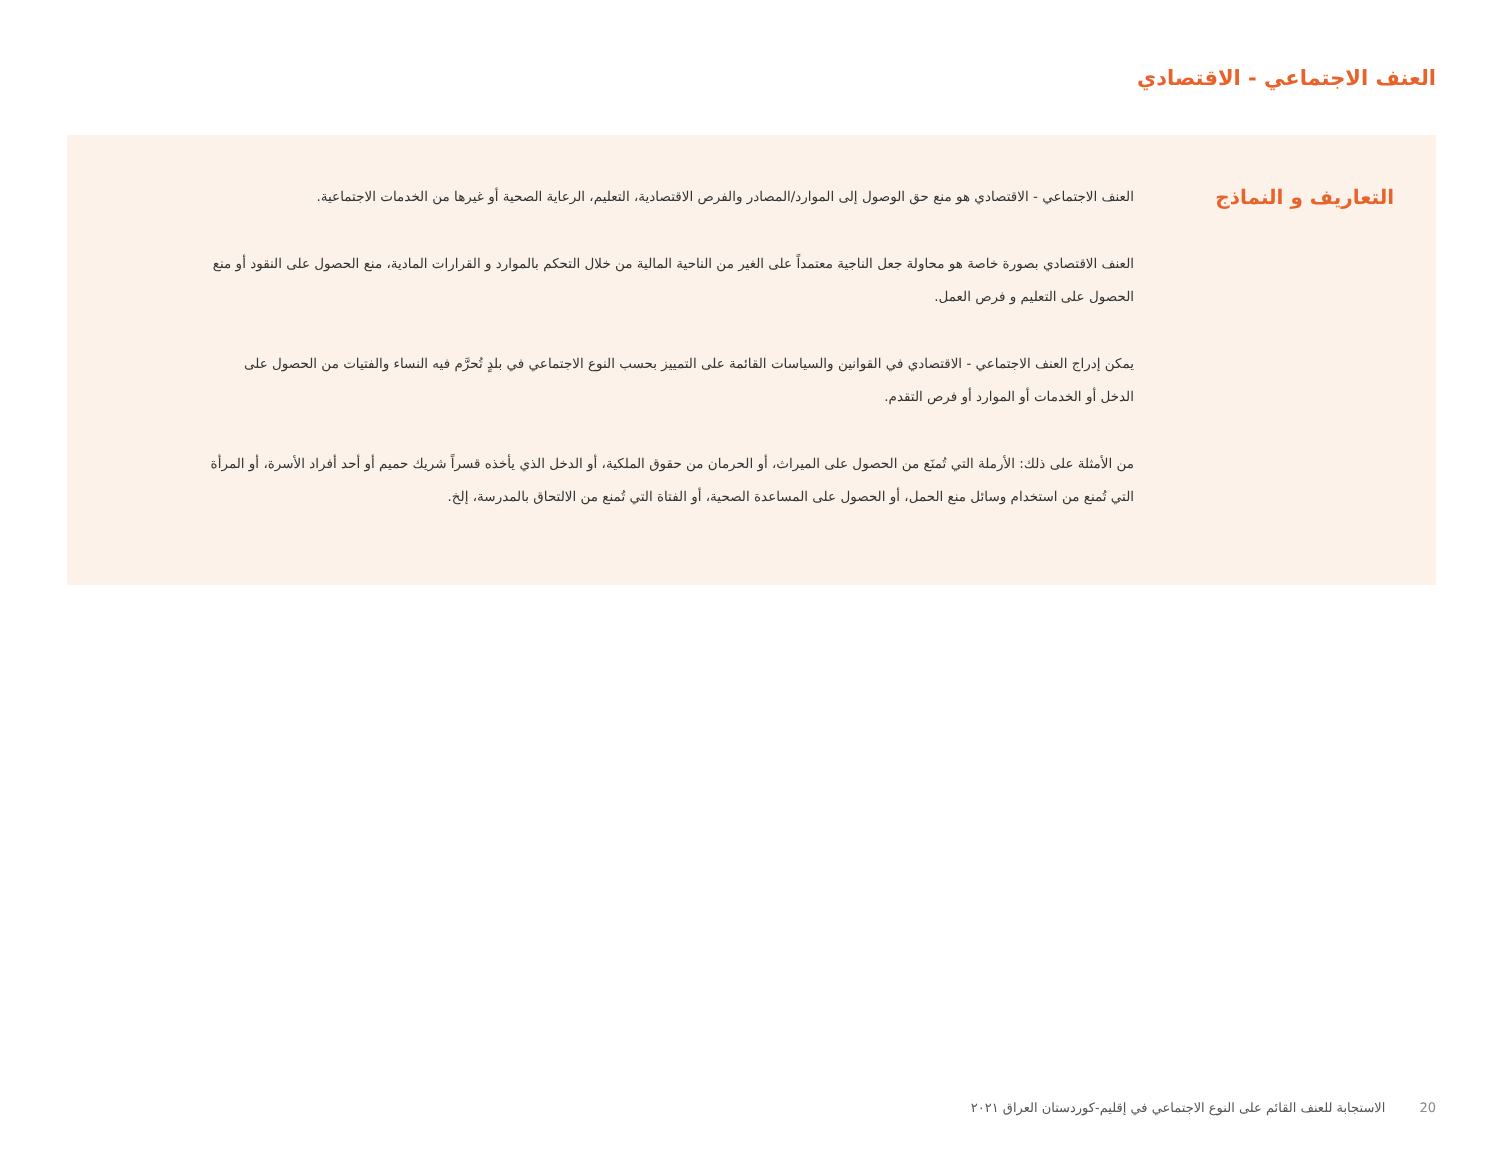العنف الاجتماعي - الاقتصادي
التعاريف و النماذج
العنف الاجتماعي - الاقتصادي هو منع حق الوصول إلى الموارد/المصادر والفرص الاقتصادية، التعليم، الرعاية الصحية أو غيرها من الخدمات الاجتماعية.
العنف الاقتصادي بصورة خاصة هو محاولة جعل الناجية معتمداً على الغير من الناحية المالية من خلال التحكم بالموارد و القرارات المادية، منع الحصول على النقود أو منع الحصول على التعليم و فرص العمل.
يمكن إدراج العنف الاجتماعي - الاقتصادي في القوانين والسياسات القائمة على التمييز بحسب النوع الاجتماعي في بلدٍ تُحرَّم فيه النساء والفتيات من الحصول على الدخل أو الخدمات أو الموارد أو فرص التقدم.
من الأمثلة على ذلك: الأرملة التي تُمنَع من الحصول على الميراث، أو الحرمان من حقوق الملكية، أو الدخل الذي يأخذه قسراً شريك حميم أو أحد أفراد الأسرة، أو المرأة التي تُمنع من استخدام وسائل منع الحمل، أو الحصول على المساعدة الصحية، أو الفتاة التي تُمنع من الالتحاق بالمدرسة، إلخ.
20 الاستجابة للعنف القائم على النوع الاجتماعي في إقليم-كوردستان العراق ٢٠٢١